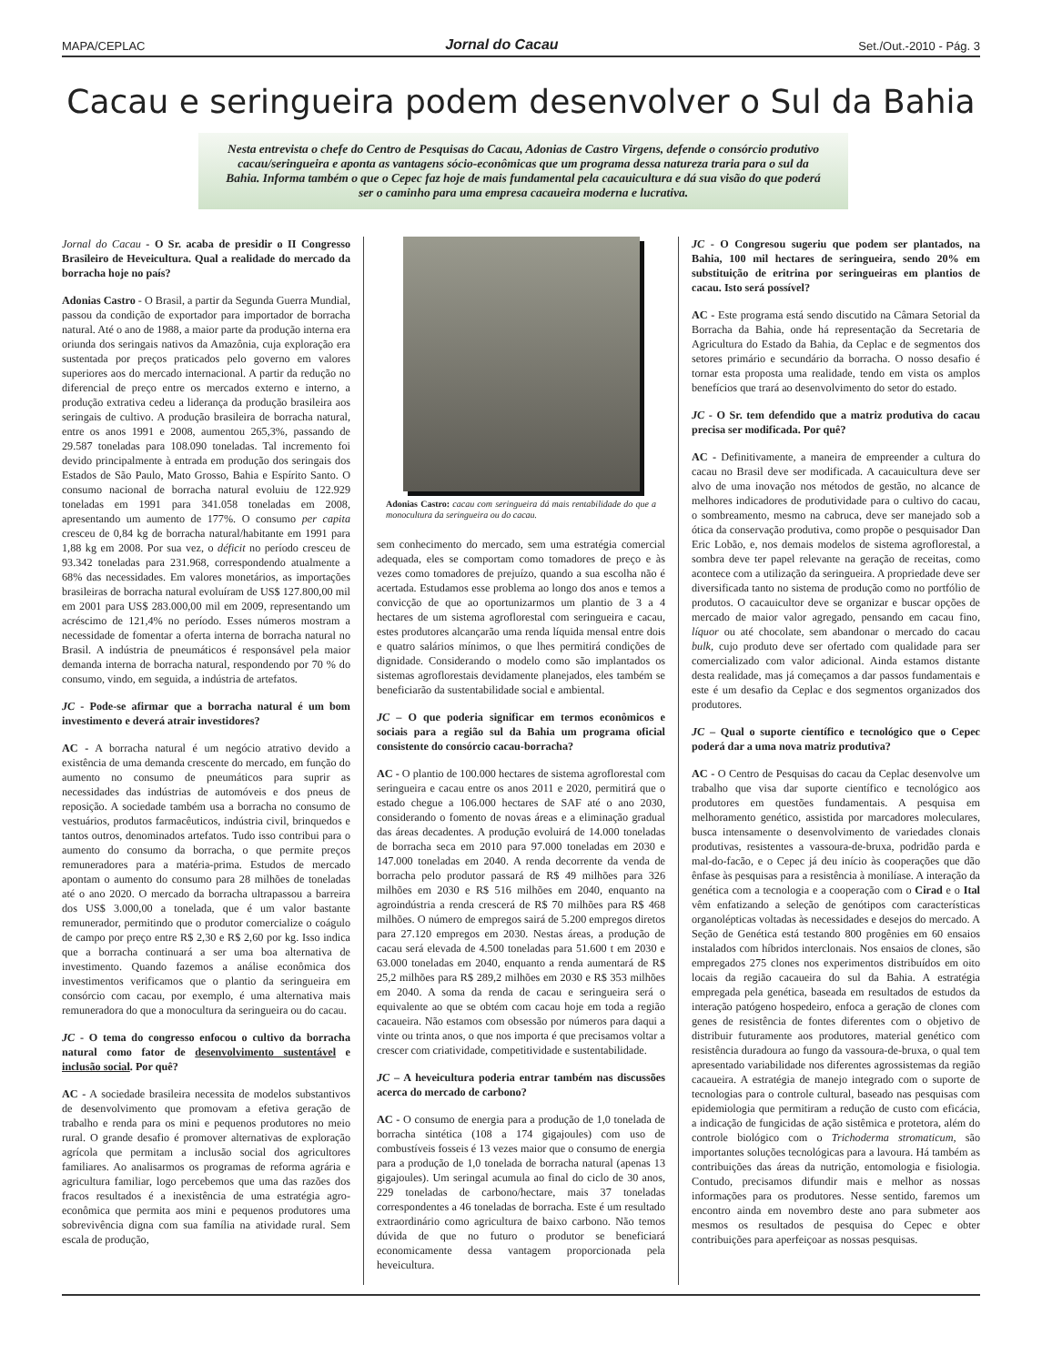MAPA/CEPLAC Jornal do Cacau Set./Out.-2010 - Pág. 3
Cacau e seringueira podem desenvolver o Sul da Bahia
Nesta entrevista o chefe do Centro de Pesquisas do Cacau, Adonias de Castro Virgens, defende o consórcio produtivo cacau/seringueira e aponta as vantagens sócio-econômicas que um programa dessa natureza traria para o sul da Bahia. Informa também o que o Cepec faz hoje de mais fundamental pela cacauicultura e dá sua visão do que poderá ser o caminho para uma empresa cacaueira moderna e lucrativa.
Jornal do Cacau - O Sr. acaba de presidir o II Congresso Brasileiro de Heveicultura. Qual a realidade do mercado da borracha hoje no país?
Adonias Castro - O Brasil, a partir da Segunda Guerra Mundial, passou da condição de exportador para importador de borracha natural. Até o ano de 1988, a maior parte da produção interna era oriunda dos seringais nativos da Amazônia, cuja exploração era sustentada por preços praticados pelo governo em valores superiores aos do mercado internacional. A partir da redução no diferencial de preço entre os mercados externo e interno, a produção extrativa cedeu a liderança da produção brasileira aos seringais de cultivo. A produção brasileira de borracha natural, entre os anos 1991 e 2008, aumentou 265,3%, passando de 29.587 toneladas para 108.090 toneladas. Tal incremento foi devido principalmente à entrada em produção dos seringais dos Estados de São Paulo, Mato Grosso, Bahia e Espírito Santo. O consumo nacional de borracha natural evoluiu de 122.929 toneladas em 1991 para 341.058 toneladas em 2008, apresentando um aumento de 177%. O consumo per capita cresceu de 0,84 kg de borracha natural/habitante em 1991 para 1,88 kg em 2008. Por sua vez, o déficit no período cresceu de 93.342 toneladas para 231.968, correspondendo atualmente a 68% das necessidades. Em valores monetários, as importações brasileiras de borracha natural evoluíram de US$ 127.800,00 mil em 2001 para US$ 283.000,00 mil em 2009, representando um acréscimo de 121,4% no período. Esses números mostram a necessidade de fomentar a oferta interna de borracha natural no Brasil. A indústria de pneumáticos é responsável pela maior demanda interna de borracha natural, respondendo por 70 % do consumo, vindo, em seguida, a indústria de artefatos.
JC - Pode-se afirmar que a borracha natural é um bom investimento e deverá atrair investidores?
AC - A borracha natural é um negócio atrativo devido a existência de uma demanda crescente do mercado, em função do aumento no consumo de pneumáticos para suprir as necessidades das indústrias de automóveis e dos pneus de reposição. A sociedade também usa a borracha no consumo de vestuários, produtos farmacêuticos, indústria civil, brinquedos e tantos outros, denominados artefatos. Tudo isso contribui para o aumento do consumo da borracha, o que permite preços remuneradores para a matéria-prima. Estudos de mercado apontam o aumento do consumo para 28 milhões de toneladas até o ano 2020. O mercado da borracha ultrapassou a barreira dos US$ 3.000,00 a tonelada, que é um valor bastante remunerador, permitindo que o produtor comercialize o coágulo de campo por preço entre R$ 2,30 e R$ 2,60 por kg. Isso indica que a borracha continuará a ser uma boa alternativa de investimento. Quando fazemos a análise econômica dos investimentos verificamos que o plantio da seringueira em consórcio com cacau, por exemplo, é uma alternativa mais remuneradora do que a monocultura da seringueira ou do cacau.
JC - O tema do congresso enfocou o cultivo da borracha natural como fator de desenvolvimento sustentável e inclusão social. Por quê?
AC - A sociedade brasileira necessita de modelos substantivos de desenvolvimento que promovam a efetiva geração de trabalho e renda para os mini e pequenos produtores no meio rural. O grande desafio é promover alternativas de exploração agrícola que permitam a inclusão social dos agricultores familiares. Ao analisarmos os programas de reforma agrária e agricultura familiar, logo percebemos que uma das razões dos fracos resultados é a inexistência de uma estratégia agro-econômica que permita aos mini e pequenos produtores uma sobrevivência digna com sua família na atividade rural. Sem escala de produção,
Adonias Castro: cacau com seringueira dá mais rentabilidade do que a monocultura da seringueira ou do cacau.
sem conhecimento do mercado, sem uma estratégia comercial adequada, eles se comportam como tomadores de preço e às vezes como tomadores de prejuízo, quando a sua escolha não é acertada. Estudamos esse problema ao longo dos anos e temos a convicção de que ao oportunizarmos um plantio de 3 a 4 hectares de um sistema agroflorestal com seringueira e cacau, estes produtores alcançarão uma renda líquida mensal entre dois e quatro salários mínimos, o que lhes permitirá condições de dignidade. Considerando o modelo como são implantados os sistemas agroflorestais devidamente planejados, eles também se beneficiarão da sustentabilidade social e ambiental.
JC – O que poderia significar em termos econômicos e sociais para a região sul da Bahia um programa oficial consistente do consórcio cacau-borracha?
AC - O plantio de 100.000 hectares de sistema agroflorestal com seringueira e cacau entre os anos 2011 e 2020, permitirá que o estado chegue a 106.000 hectares de SAF até o ano 2030, considerando o fomento de novas áreas e a eliminação gradual das áreas decadentes. A produção evoluirá de 14.000 toneladas de borracha seca em 2010 para 97.000 toneladas em 2030 e 147.000 toneladas em 2040. A renda decorrente da venda de borracha pelo produtor passará de R$ 49 milhões para 326 milhões em 2030 e R$ 516 milhões em 2040, enquanto na agroindústria a renda crescerá de R$ 70 milhões para R$ 468 milhões. O número de empregos sairá de 5.200 empregos diretos para 27.120 empregos em 2030. Nestas áreas, a produção de cacau será elevada de 4.500 toneladas para 51.600 t em 2030 e 63.000 toneladas em 2040, enquanto a renda aumentará de R$ 25,2 milhões para R$ 289,2 milhões em 2030 e R$ 353 milhões em 2040. A soma da renda de cacau e seringueira será o equivalente ao que se obtém com cacau hoje em toda a região cacaueira. Não estamos com obsessão por números para daqui a vinte ou trinta anos, o que nos importa é que precisamos voltar a crescer com criatividade, competitividade e sustentabilidade.
JC – A heveicultura poderia entrar também nas discussões acerca do mercado de carbono?
AC - O consumo de energia para a produção de 1,0 tonelada de borracha sintética (108 a 174 gigajoules) com uso de combustíveis fosseis é 13 vezes maior que o consumo de energia para a produção de 1,0 tonelada de borracha natural (apenas 13 gigajoules). Um seringal acumula ao final do ciclo de 30 anos, 229 toneladas de carbono/hectare, mais 37 toneladas correspondentes a 46 toneladas de borracha. Este é um resultado extraordinário como agricultura de baixo carbono. Não temos dúvida de que no futuro o produtor se beneficiará economicamente dessa vantagem proporcionada pela heveicultura.
JC - O Congresou sugeriu que podem ser plantados, na Bahia, 100 mil hectares de seringueira, sendo 20% em substituição de eritrina por seringueiras em plantios de cacau. Isto será possível?
AC - Este programa está sendo discutido na Câmara Setorial da Borracha da Bahia, onde há representação da Secretaria de Agricultura do Estado da Bahia, da Ceplac e de segmentos dos setores primário e secundário da borracha. O nosso desafio é tornar esta proposta uma realidade, tendo em vista os amplos benefícios que trará ao desenvolvimento do setor do estado.
JC - O Sr. tem defendido que a matriz produtiva do cacau precisa ser modificada. Por quê?
AC - Definitivamente, a maneira de empreender a cultura do cacau no Brasil deve ser modificada. A cacauicultura deve ser alvo de uma inovação nos métodos de gestão, no alcance de melhores indicadores de produtividade para o cultivo do cacau, o sombreamento, mesmo na cabruca, deve ser manejado sob a ótica da conservação produtiva, como propõe o pesquisador Dan Eric Lobão, e, nos demais modelos de sistema agroflorestal, a sombra deve ter papel relevante na geração de receitas, como acontece com a utilização da seringueira. A propriedade deve ser diversificada tanto no sistema de produção como no portfólio de produtos. O cacauicultor deve se organizar e buscar opções de mercado de maior valor agregado, pensando em cacau fino, líquor ou até chocolate, sem abandonar o mercado do cacau bulk, cujo produto deve ser ofertado com qualidade para ser comercializado com valor adicional. Ainda estamos distante desta realidade, mas já começamos a dar passos fundamentais e este é um desafio da Ceplac e dos segmentos organizados dos produtores.
JC – Qual o suporte científico e tecnológico que o Cepec poderá dar a uma nova matriz produtiva?
AC - O Centro de Pesquisas do cacau da Ceplac desenvolve um trabalho que visa dar suporte científico e tecnológico aos produtores em questões fundamentais. A pesquisa em melhoramento genético, assistida por marcadores moleculares, busca intensamente o desenvolvimento de variedades clonais produtivas, resistentes a vassoura-de-bruxa, podridão parda e mal-do-facão, e o Cepec já deu início às cooperações que dão ênfase às pesquisas para a resistência à monilíase. A interação da genética com a tecnologia e a cooperação com o Cirad e o Ital vêm enfatizando a seleção de genótipos com características organolépticas voltadas às necessidades e desejos do mercado. A Seção de Genética está testando 800 progênies em 60 ensaios instalados com híbridos interclonais. Nos ensaios de clones, são empregados 275 clones nos experimentos distribuídos em oito locais da região cacaueira do sul da Bahia. A estratégia empregada pela genética, baseada em resultados de estudos da interação patógeno hospedeiro, enfoca a geração de clones com genes de resistência de fontes diferentes com o objetivo de distribuir futuramente aos produtores, material genético com resistência duradoura ao fungo da vassoura-de-bruxa, o qual tem apresentado variabilidade nos diferentes agrossistemas da região cacaueira. A estratégia de manejo integrado com o suporte de tecnologias para o controle cultural, baseado nas pesquisas com epidemiologia que permitiram a redução de custo com eficácia, a indicação de fungicidas de ação sistêmica e protetora, além do controle biológico com o Trichoderma stromaticum, são importantes soluções tecnológicas para a lavoura. Há também as contribuições das áreas da nutrição, entomologia e fisiologia. Contudo, precisamos difundir mais e melhor as nossas informações para os produtores. Nesse sentido, faremos um encontro ainda em novembro deste ano para submeter aos mesmos os resultados de pesquisa do Cepec e obter contribuições para aperfeiçoar as nossas pesquisas.